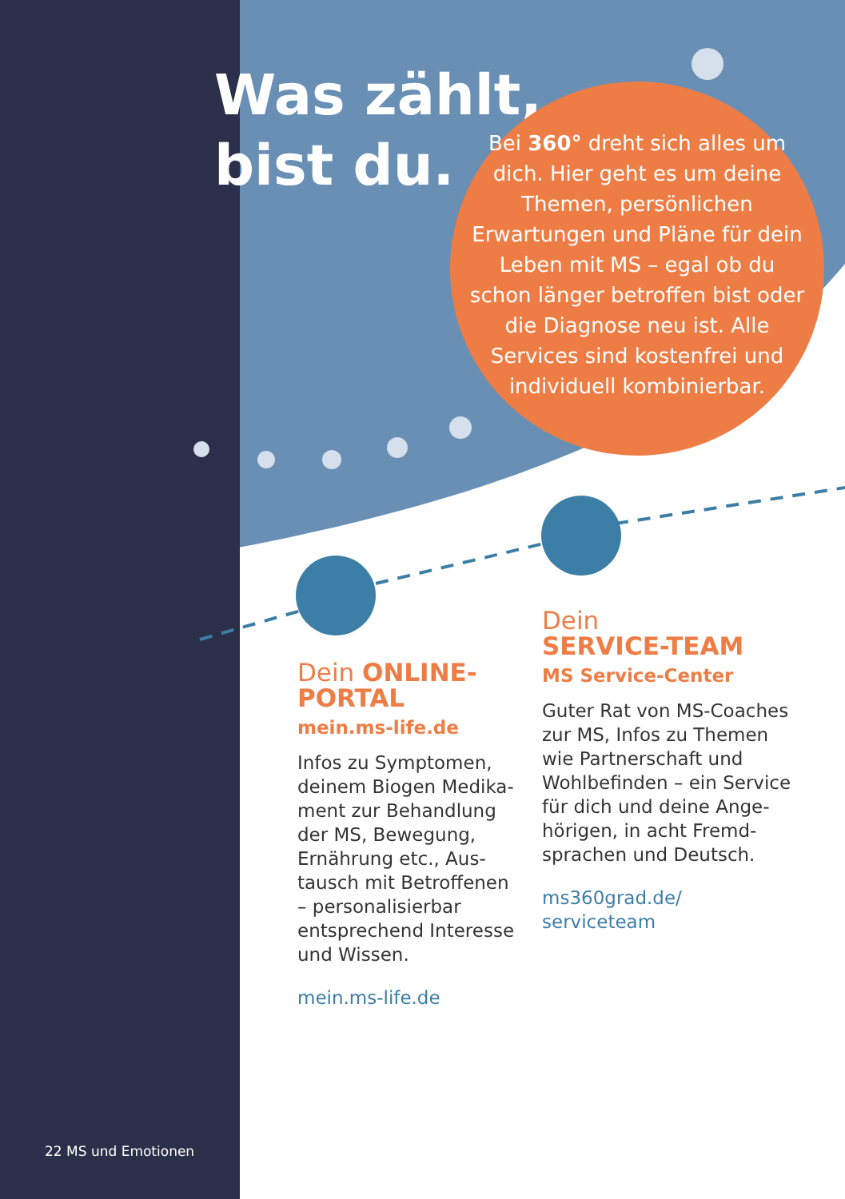Was zählt,
bist du.
Bei 360° dreht sich alles um dich. Hier geht es um deine Themen, persönlichen Erwartungen und Pläne für dein Leben mit MS – egal ob du schon länger betroffen bist oder die Diagnose neu ist. Alle Services sind kostenfrei und individuell kombi­nierbar.
Dein ONLINE-PORTAL
mein.ms-life.de
Infos zu Symptomen, deinem Biogen Medika­ment zur Behandlung der MS, Bewegung, Ernährung etc., Aus­tausch mit Betroffe­nen – personalisierbar entsprechend Interesse und Wissen.
mein.ms-life.de
Dein
SERVICE-TEAM
MS Service-Center
Guter Rat von MS-Coaches zur MS, Infos zu Themen wie Partnerschaft und Wohlbefinden – ein Service für dich und deine Ange­hörigen, in acht Fremd­sprachen und Deutsch.
ms360grad.de/
serviceteam
22 MS und Emotionen